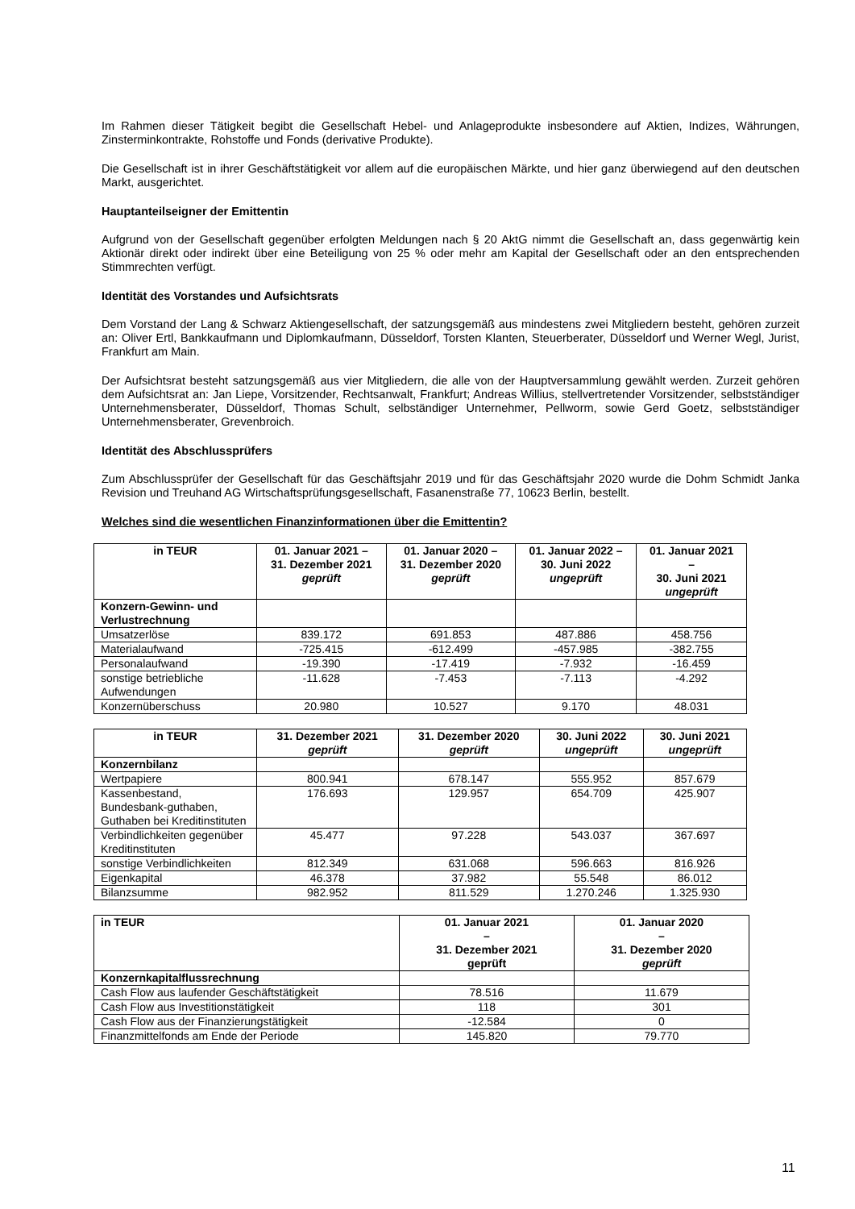Im Rahmen dieser Tätigkeit begibt die Gesellschaft Hebel- und Anlageprodukte insbesondere auf Aktien, Indizes, Währungen, Zinsterminkontrakte, Rohstoffe und Fonds (derivative Produkte).
Die Gesellschaft ist in ihrer Geschäftstätigkeit vor allem auf die europäischen Märkte, und hier ganz überwiegend auf den deutschen Markt, ausgerichtet.
Hauptanteilseigner der Emittentin
Aufgrund von der Gesellschaft gegenüber erfolgten Meldungen nach § 20 AktG nimmt die Gesellschaft an, dass gegenwärtig kein Aktionär direkt oder indirekt über eine Beteiligung von 25 % oder mehr am Kapital der Gesellschaft oder an den entsprechenden Stimmrechten verfügt.
Identität des Vorstandes und Aufsichtsrats
Dem Vorstand der Lang & Schwarz Aktiengesellschaft, der satzungsgemäß aus mindestens zwei Mitgliedern besteht, gehören zurzeit an: Oliver Ertl, Bankkaufmann und Diplomkaufmann, Düsseldorf, Torsten Klanten, Steuerberater, Düsseldorf und Werner Wegl, Jurist, Frankfurt am Main.
Der Aufsichtsrat besteht satzungsgemäß aus vier Mitgliedern, die alle von der Hauptversammlung gewählt werden. Zurzeit gehören dem Aufsichtsrat an: Jan Liepe, Vorsitzender, Rechtsanwalt, Frankfurt; Andreas Willius, stellvertretender Vorsitzender, selbstständiger Unternehmensberater, Düsseldorf, Thomas Schult, selbständiger Unternehmer, Pellworm, sowie Gerd Goetz, selbstständiger Unternehmensberater, Grevenbroich.
Identität des Abschlussprüfers
Zum Abschlussprüfer der Gesellschaft für das Geschäftsjahr 2019 und für das Geschäftsjahr 2020 wurde die Dohm Schmidt Janka Revision und Treuhand AG Wirtschaftsprüfungsgesellschaft, Fasanenstraße 77, 10623 Berlin, bestellt.
Welches sind die wesentlichen Finanzinformationen über die Emittentin?
| in TEUR | 01. Januar 2021 – 31. Dezember 2021 geprüft | 01. Januar 2020 – 31. Dezember 2020 geprüft | 01. Januar 2022 – 30. Juni 2022 ungeprüft | 01. Januar 2021 – 30. Juni 2021 ungeprüft |
| --- | --- | --- | --- | --- |
| Konzern-Gewinn- und Verlustrechnung | | | | |
| Umsatzerlöse | 839.172 | 691.853 | 487.886 | 458.756 |
| Materialaufwand | -725.415 | -612.499 | -457.985 | -382.755 |
| Personalaufwand | -19.390 | -17.419 | -7.932 | -16.459 |
| sonstige betriebliche Aufwendungen | -11.628 | -7.453 | -7.113 | -4.292 |
| Konzernüberschuss | 20.980 | 10.527 | 9.170 | 48.031 |
| in TEUR | 31. Dezember 2021 geprüft | 31. Dezember 2020 geprüft | 30. Juni 2022 ungeprüft | 30. Juni 2021 ungeprüft |
| --- | --- | --- | --- | --- |
| Konzernbilanz | | | | |
| Wertpapiere | 800.941 | 678.147 | 555.952 | 857.679 |
| Kassenbestand, Bundesbank-guthaben, Guthaben bei Kreditinstituten | 176.693 | 129.957 | 654.709 | 425.907 |
| Verbindlichkeiten gegenüber Kreditinstituten | 45.477 | 97.228 | 543.037 | 367.697 |
| sonstige Verbindlichkeiten | 812.349 | 631.068 | 596.663 | 816.926 |
| Eigenkapital | 46.378 | 37.982 | 55.548 | 86.012 |
| Bilanzsumme | 982.952 | 811.529 | 1.270.246 | 1.325.930 |
| in TEUR | 01. Januar 2021 – 31. Dezember 2021 geprüft | 01. Januar 2020 – 31. Dezember 2020 geprüft |
| --- | --- | --- |
| Konzernkapitalflussrechnung | | |
| Cash Flow aus laufender Geschäftstätigkeit | 78.516 | 11.679 |
| Cash Flow aus Investitionstätigkeit | 118 | 301 |
| Cash Flow aus der Finanzierungstätigkeit | -12.584 | 0 |
| Finanzmittelfonds am Ende der Periode | 145.820 | 79.770 |
11